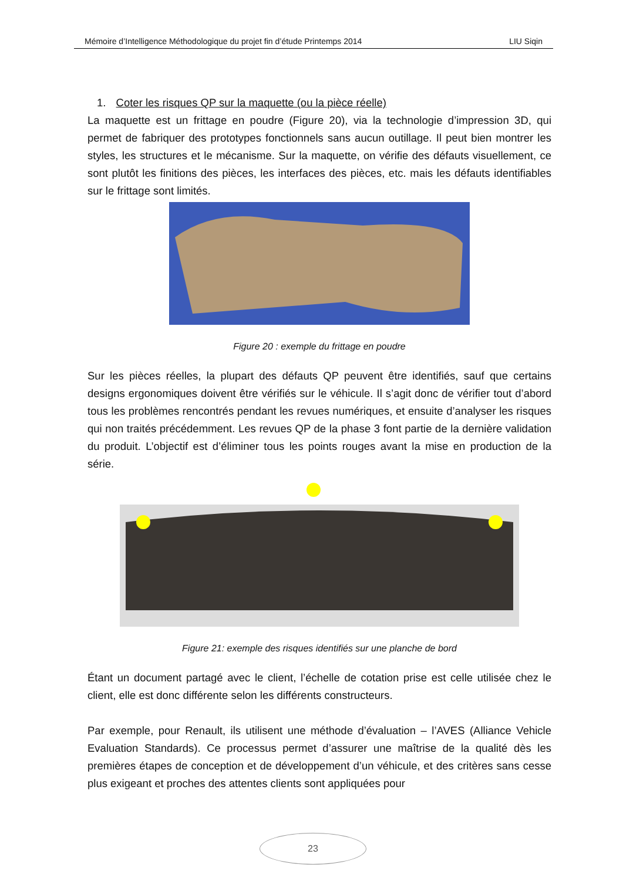Mémoire d’Intelligence Méthodologique du projet fin d’étude Printemps 2014 LIU Siqin
1. Coter les risques QP sur la maquette (ou la pièce réelle)
La maquette est un frittage en poudre (Figure 20), via la technologie d’impression 3D, qui permet de fabriquer des prototypes fonctionnels sans aucun outillage. Il peut bien montrer les styles, les structures et le mécanisme. Sur la maquette, on vérifie des défauts visuellement, ce sont plutôt les finitions des pièces, les interfaces des pièces, etc. mais les défauts identifiables sur le frittage sont limités.
Figure 20 : exemple du frittage en poudre
Sur les pièces réelles, la plupart des défauts QP peuvent être identifiés, sauf que certains designs ergonomiques doivent être vérifiés sur le véhicule. Il s’agit donc de vérifier tout d’abord tous les problèmes rencontrés pendant les revues numériques, et ensuite d’analyser les risques qui non traités précédemment. Les revues QP de la phase 3 font partie de la dernière validation du produit. L’objectif est d’éliminer tous les points rouges avant la mise en production de la série.
Figure 21: exemple des risques identifiés sur une planche de bord
Étant un document partagé avec le client, l’échelle de cotation prise est celle utilisée chez le client, elle est donc différente selon les différents constructeurs.
Par exemple, pour Renault, ils utilisent une méthode d’évaluation – l’AVES (Alliance Vehicle Evaluation Standards). Ce processus permet d’assurer une maîtrise de la qualité dès les premières étapes de conception et de développement d’un véhicule, et des critères sans cesse plus exigeant et proches des attentes clients sont appliquées pour
23